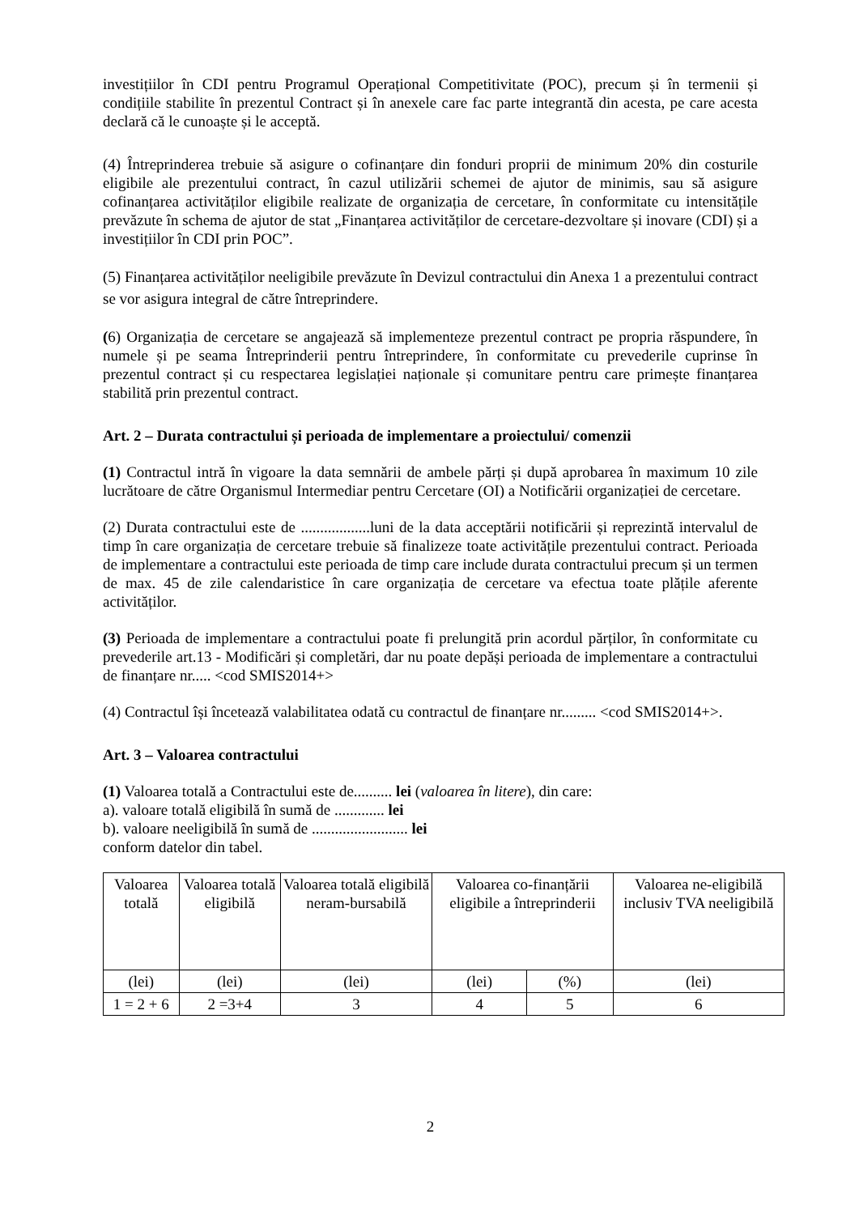investițiilor în CDI pentru Programul Operațional Competitivitate (POC), precum și în termenii și condițiile stabilite în prezentul Contract și în anexele care fac parte integrantă din acesta, pe care acesta declară că le cunoaște și le acceptă.
(4) Întreprinderea trebuie să asigure o cofinanțare din fonduri proprii de minimum 20% din costurile eligibile ale prezentului contract, în cazul utilizării schemei de ajutor de minimis, sau să asigure cofinanțarea activităților eligibile realizate de organizația de cercetare, în conformitate cu intensitățile prevăzute în schema de ajutor de stat „Finanțarea activităților de cercetare-dezvoltare și inovare (CDI) și a investițiilor în CDI prin POC”.
(5) Finanțarea activităților neeligibile prevăzute în Devizul contractului din Anexa 1 a prezentului contract se vor asigura integral de către întreprindere.
(6) Organizația de cercetare se angajează să implementeze prezentul contract pe propria răspundere, în numele și pe seama Întreprinderii pentru întreprindere, în conformitate cu prevederile cuprinse în prezentul contract și cu respectarea legislației naționale și comunitare pentru care primește finanțarea stabilită prin prezentul contract.
Art. 2 – Durata contractului și perioada de implementare a proiectului/ comenzii
(1) Contractul intră în vigoare la data semnării de ambele părți și după aprobarea în maximum 10 zile lucrătoare de către Organismul Intermediar pentru Cercetare (OI) a Notificării organizației de cercetare.
(2) Durata contractului este de ..................luni de la data acceptării notificării și reprezintă intervalul de timp în care organizația de cercetare trebuie să finalizeze toate activitățile prezentului contract. Perioada de implementare a contractului este perioada de timp care include durata contractului precum și un termen de max. 45 de zile calendaristice în care organizația de cercetare va efectua toate plățile aferente activităților.
(3) Perioada de implementare a contractului poate fi prelungită prin acordul părților, în conformitate cu prevederile art.13 - Modificări și completări, dar nu poate depăși perioada de implementare a contractului de finanțare nr..... <cod SMIS2014+>
(4) Contractul își încetează valabilitatea odată cu contractul de finanțare nr......... <cod SMIS2014+>.
Art. 3 – Valoarea contractului
(1) Valoarea totală a Contractului este de.......... lei (valoarea în litere), din care:
a). valoare totală eligibilă în sumă de ............. lei
b). valoare neeligibilă în sumă de ......................... lei
conform datelor din tabel.
| Valoarea totală | Valoarea totală eligibilă | Valoarea totală eligibilă neram-bursabilă | Valoarea co-finanțării eligibile a întreprinderii | | Valoarea ne-eligibilă inclusiv TVA neeligibilă |
| (lei) | (lei) | (lei) | (lei) | (%) | (lei) |
| 1 = 2 + 6 | 2 =3+4 | 3 | 4 | 5 | 6 |
2